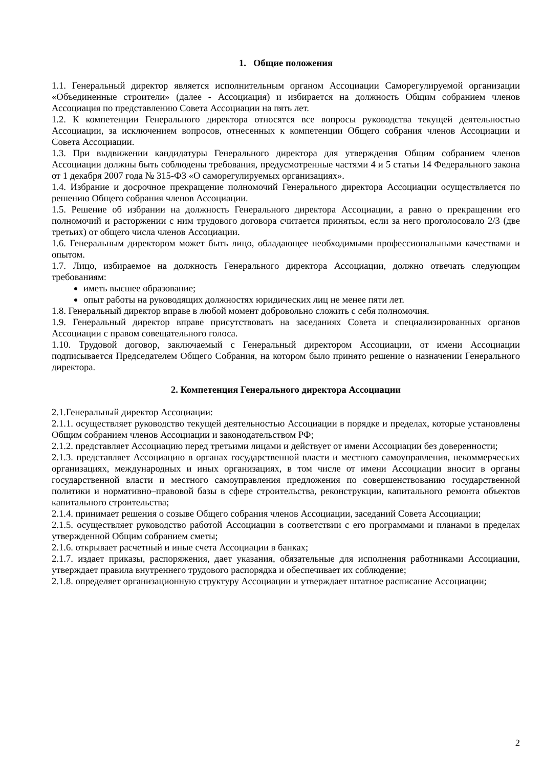1. Общие положения
1.1. Генеральный директор является исполнительным органом Ассоциации Саморегулируемой организации «Объединенные строители» (далее - Ассоциация) и избирается на должность Общим собранием членов Ассоциация по представлению Совета Ассоциации на пять лет.
1.2. К компетенции Генерального директора относятся все вопросы руководства текущей деятельностью Ассоциации, за исключением вопросов, отнесенных к компетенции Общего собрания членов Ассоциации и Совета Ассоциации.
1.3. При выдвижении кандидатуры Генерального директора для утверждения Общим собранием членов Ассоциации должны быть соблюдены требования, предусмотренные частями 4 и 5 статьи 14 Федерального закона от 1 декабря 2007 года № 315-ФЗ «О саморегулируемых организациях».
1.4. Избрание и досрочное прекращение полномочий Генерального директора Ассоциации осуществляется по решению Общего собрания членов Ассоциации.
1.5. Решение об избрании на должность Генерального директора Ассоциации, а равно о прекращении его полномочий и расторжении с ним трудового договора считается принятым, если за него проголосовало 2/3 (две третьих) от общего числа членов Ассоциации.
1.6. Генеральным директором может быть лицо, обладающее необходимыми профессиональными качествами и опытом.
1.7. Лицо, избираемое на должность Генерального директора Ассоциации, должно отвечать следующим требованиям:
иметь высшее образование;
опыт работы на руководящих должностях юридических лиц не менее пяти лет.
1.8. Генеральный директор вправе в любой момент добровольно сложить с себя полномочия.
1.9. Генеральный директор вправе присутствовать на заседаниях Совета и специализированных органов Ассоциации с правом совещательного голоса.
1.10. Трудовой договор, заключаемый с Генеральный директором Ассоциации, от имени Ассоциации подписывается Председателем Общего Собрания, на котором было принято решение о назначении Генерального директора.
2. Компетенция Генерального директора Ассоциации
2.1.Генеральный директор Ассоциации:
2.1.1. осуществляет руководство текущей деятельностью Ассоциации в порядке и пределах, которые установлены Общим собранием членов Ассоциации и законодательством РФ;
2.1.2. представляет Ассоциацию перед третьими лицами и действует от имени Ассоциации без доверенности;
2.1.3. представляет Ассоциацию в органах государственной власти и местного самоуправления, некоммерческих организациях, международных и иных организациях, в том числе от имени Ассоциации вносит в органы государственной власти и местного самоуправления предложения по совершенствованию государственной политики и нормативно–правовой базы в сфере строительства, реконструкции, капитального ремонта объектов капитального строительства;
2.1.4. принимает решения о созыве Общего собрания членов Ассоциации, заседаний Совета Ассоциации;
2.1.5. осуществляет руководство работой Ассоциации в соответствии с его программами и планами в пределах утвержденной Общим собранием сметы;
2.1.6. открывает расчетный и иные счета Ассоциации в банках;
2.1.7. издает приказы, распоряжения, дает указания, обязательные для исполнения работниками Ассоциации, утверждает правила внутреннего трудового распорядка и обеспечивает их соблюдение;
2.1.8. определяет организационную структуру Ассоциации и утверждает штатное расписание Ассоциации;
2